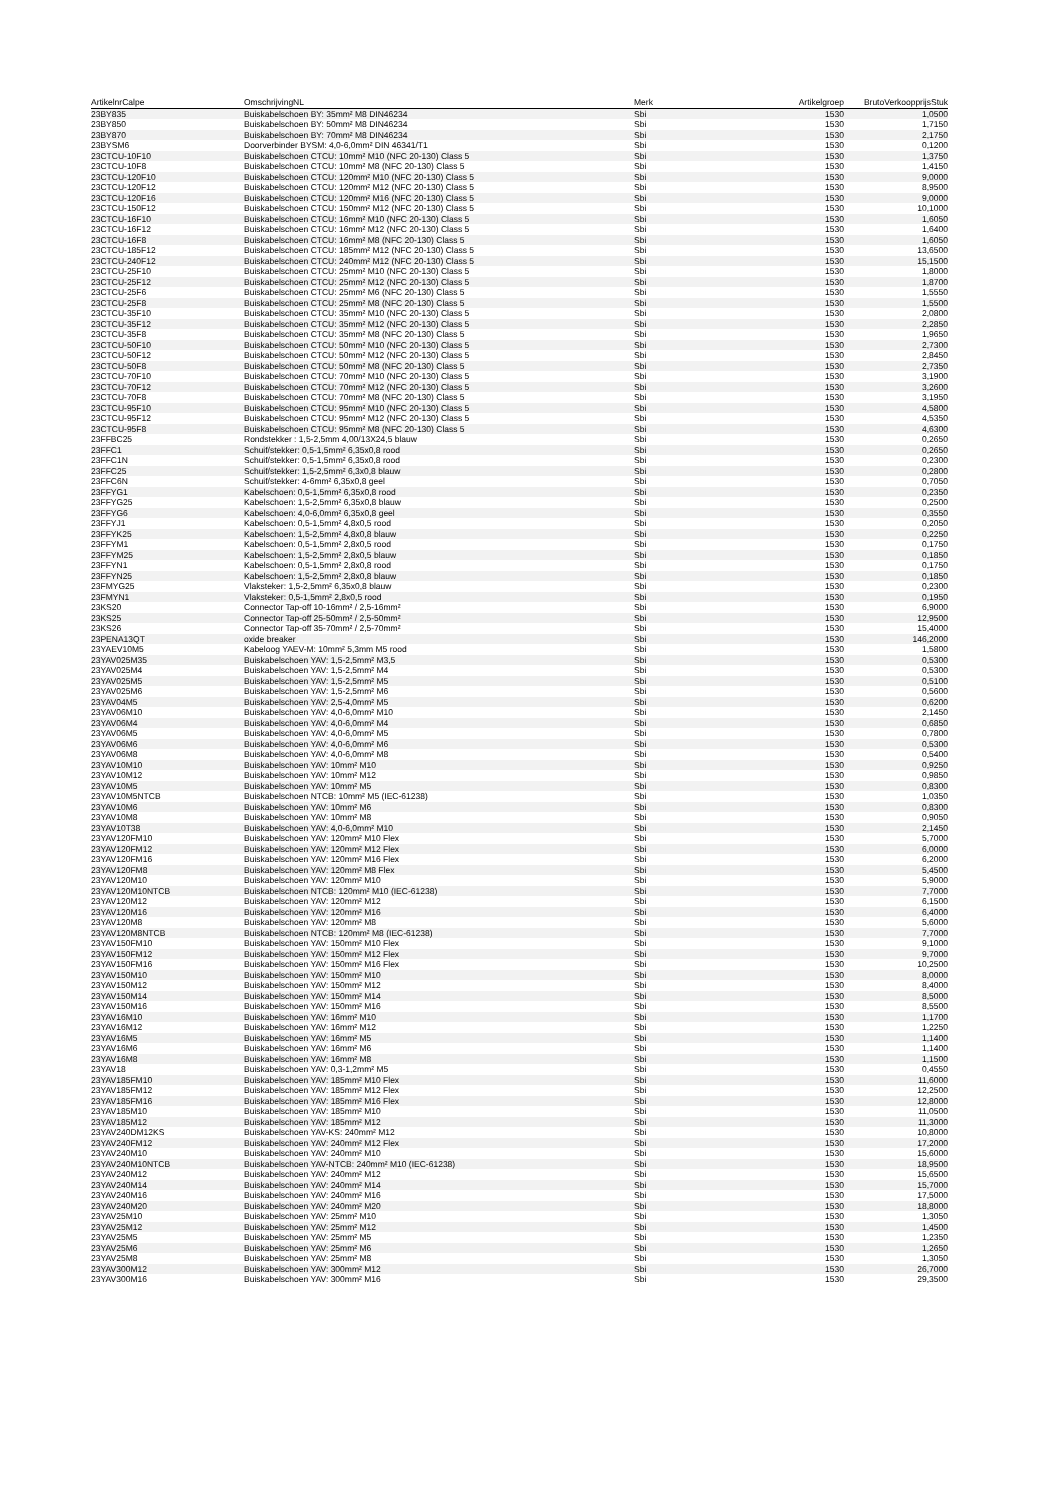| ArtikelnrCalpe | OmschrijvingNL | Merk | Artikelgroep | BrutoVerkoopprijsStuk |
| --- | --- | --- | --- | --- |
| 23BY835 | Buiskabelschoen BY: 35mm² M8 DIN46234 | Sbi | 1530 | 1,0500 |
| 23BY850 | Buiskabelschoen BY: 50mm² M8 DIN46234 | Sbi | 1530 | 1,7150 |
| 23BY870 | Buiskabelschoen BY: 70mm² M8 DIN46234 | Sbi | 1530 | 2,1750 |
| 23BYSM6 | Doorverbinder BYSM: 4,0-6,0mm² DIN 46341/T1 | Sbi | 1530 | 0,1200 |
| 23CTCU-10F10 | Buiskabelschoen CTCU: 10mm² M10 (NFC 20-130) Class 5 | Sbi | 1530 | 1,3750 |
| 23CTCU-10F8 | Buiskabelschoen CTCU: 10mm² M8 (NFC 20-130) Class 5 | Sbi | 1530 | 1,4150 |
| 23CTCU-120F10 | Buiskabelschoen CTCU: 120mm² M10 (NFC 20-130) Class 5 | Sbi | 1530 | 9,0000 |
| 23CTCU-120F12 | Buiskabelschoen CTCU: 120mm² M12 (NFC 20-130) Class 5 | Sbi | 1530 | 8,9500 |
| 23CTCU-120F16 | Buiskabelschoen CTCU: 120mm² M16 (NFC 20-130) Class 5 | Sbi | 1530 | 9,0000 |
| 23CTCU-150F12 | Buiskabelschoen CTCU: 150mm² M12 (NFC 20-130) Class 5 | Sbi | 1530 | 10,1000 |
| 23CTCU-16F10 | Buiskabelschoen CTCU: 16mm² M10 (NFC 20-130) Class 5 | Sbi | 1530 | 1,6050 |
| 23CTCU-16F12 | Buiskabelschoen CTCU: 16mm² M12 (NFC 20-130) Class 5 | Sbi | 1530 | 1,6400 |
| 23CTCU-16F8 | Buiskabelschoen CTCU: 16mm² M8 (NFC 20-130) Class 5 | Sbi | 1530 | 1,6050 |
| 23CTCU-185F12 | Buiskabelschoen CTCU: 185mm² M12 (NFC 20-130) Class 5 | Sbi | 1530 | 13,6500 |
| 23CTCU-240F12 | Buiskabelschoen CTCU: 240mm² M12 (NFC 20-130) Class 5 | Sbi | 1530 | 15,1500 |
| 23CTCU-25F10 | Buiskabelschoen CTCU: 25mm² M10 (NFC 20-130) Class 5 | Sbi | 1530 | 1,8000 |
| 23CTCU-25F12 | Buiskabelschoen CTCU: 25mm² M12 (NFC 20-130) Class 5 | Sbi | 1530 | 1,8700 |
| 23CTCU-25F6 | Buiskabelschoen CTCU: 25mm² M6 (NFC 20-130) Class 5 | Sbi | 1530 | 1,5550 |
| 23CTCU-25F8 | Buiskabelschoen CTCU: 25mm² M8 (NFC 20-130) Class 5 | Sbi | 1530 | 1,5500 |
| 23CTCU-35F10 | Buiskabelschoen CTCU: 35mm² M10 (NFC 20-130) Class 5 | Sbi | 1530 | 2,0800 |
| 23CTCU-35F12 | Buiskabelschoen CTCU: 35mm² M12 (NFC 20-130) Class 5 | Sbi | 1530 | 2,2850 |
| 23CTCU-35F8 | Buiskabelschoen CTCU: 35mm² M8 (NFC 20-130) Class 5 | Sbi | 1530 | 1,9650 |
| 23CTCU-50F10 | Buiskabelschoen CTCU: 50mm² M10 (NFC 20-130) Class 5 | Sbi | 1530 | 2,7300 |
| 23CTCU-50F12 | Buiskabelschoen CTCU: 50mm² M12 (NFC 20-130) Class 5 | Sbi | 1530 | 2,8450 |
| 23CTCU-50F8 | Buiskabelschoen CTCU: 50mm² M8 (NFC 20-130) Class 5 | Sbi | 1530 | 2,7350 |
| 23CTCU-70F10 | Buiskabelschoen CTCU: 70mm² M10 (NFC 20-130) Class 5 | Sbi | 1530 | 3,1900 |
| 23CTCU-70F12 | Buiskabelschoen CTCU: 70mm² M12 (NFC 20-130) Class 5 | Sbi | 1530 | 3,2600 |
| 23CTCU-70F8 | Buiskabelschoen CTCU: 70mm² M8 (NFC 20-130) Class 5 | Sbi | 1530 | 3,1950 |
| 23CTCU-95F10 | Buiskabelschoen CTCU: 95mm² M10 (NFC 20-130) Class 5 | Sbi | 1530 | 4,5800 |
| 23CTCU-95F12 | Buiskabelschoen CTCU: 95mm² M12 (NFC 20-130) Class 5 | Sbi | 1530 | 4,5350 |
| 23CTCU-95F8 | Buiskabelschoen CTCU: 95mm² M8 (NFC 20-130) Class 5 | Sbi | 1530 | 4,6300 |
| 23FFBC25 | Rondstekker : 1,5-2,5mm 4,00/13X24,5 blauw | Sbi | 1530 | 0,2650 |
| 23FFC1 | Schuif/stekker: 0,5-1,5mm² 6,35x0,8 rood | Sbi | 1530 | 0,2650 |
| 23FFC1N | Schuif/stekker: 0,5-1,5mm² 6,35x0,8 rood | Sbi | 1530 | 0,2300 |
| 23FFC25 | Schuif/stekker: 1,5-2,5mm² 6,3x0,8 blauw | Sbi | 1530 | 0,2800 |
| 23FFC6N | Schuif/stekker: 4-6mm² 6,35x0,8 geel | Sbi | 1530 | 0,7050 |
| 23FFYG1 | Kabelschoen: 0,5-1,5mm² 6,35x0,8 rood | Sbi | 1530 | 0,2350 |
| 23FFYG25 | Kabelschoen: 1,5-2,5mm² 6,35x0,8 blauw | Sbi | 1530 | 0,2500 |
| 23FFYG6 | Kabelschoen: 4,0-6,0mm² 6,35x0,8 geel | Sbi | 1530 | 0,3550 |
| 23FFYJ1 | Kabelschoen: 0,5-1,5mm² 4,8x0,5 rood | Sbi | 1530 | 0,2050 |
| 23FFYK25 | Kabelschoen: 1,5-2,5mm² 4,8x0,8 blauw | Sbi | 1530 | 0,2250 |
| 23FFYM1 | Kabelschoen: 0,5-1,5mm² 2,8x0,5 rood | Sbi | 1530 | 0,1750 |
| 23FFYM25 | Kabelschoen: 1,5-2,5mm² 2,8x0,5 blauw | Sbi | 1530 | 0,1850 |
| 23FFYN1 | Kabelschoen: 0,5-1,5mm² 2,8x0,8 rood | Sbi | 1530 | 0,1750 |
| 23FFYN25 | Kabelschoen: 1,5-2,5mm² 2,8x0,8 blauw | Sbi | 1530 | 0,1850 |
| 23FMYG25 | Vlaksteker: 1,5-2,5mm² 6,35x0,8 blauw | Sbi | 1530 | 0,2300 |
| 23FMYN1 | Vlaksteker: 0,5-1,5mm² 2,8x0,5 rood | Sbi | 1530 | 0,1950 |
| 23KS20 | Connector Tap-off 10-16mm² / 2,5-16mm² | Sbi | 1530 | 6,9000 |
| 23KS25 | Connector Tap-off 25-50mm² / 2,5-50mm² | Sbi | 1530 | 12,9500 |
| 23KS26 | Connector Tap-off 35-70mm² / 2,5-70mm² | Sbi | 1530 | 15,4000 |
| 23PENA13QT | oxide breaker | Sbi | 1530 | 146,2000 |
| 23YAEV10M5 | Kabeloog YAEV-M: 10mm² 5,3mm M5 rood | Sbi | 1530 | 1,5800 |
| 23YAV025M35 | Buiskabelschoen YAV: 1,5-2,5mm² M3,5 | Sbi | 1530 | 0,5300 |
| 23YAV025M4 | Buiskabelschoen YAV: 1,5-2,5mm² M4 | Sbi | 1530 | 0,5300 |
| 23YAV025M5 | Buiskabelschoen YAV: 1,5-2,5mm² M5 | Sbi | 1530 | 0,5100 |
| 23YAV025M6 | Buiskabelschoen YAV: 1,5-2,5mm² M6 | Sbi | 1530 | 0,5600 |
| 23YAV04M5 | Buiskabelschoen YAV: 2,5-4,0mm² M5 | Sbi | 1530 | 0,6200 |
| 23YAV06M10 | Buiskabelschoen YAV: 4,0-6,0mm² M10 | Sbi | 1530 | 2,1450 |
| 23YAV06M4 | Buiskabelschoen YAV: 4,0-6,0mm² M4 | Sbi | 1530 | 0,6850 |
| 23YAV06M5 | Buiskabelschoen YAV: 4,0-6,0mm² M5 | Sbi | 1530 | 0,7800 |
| 23YAV06M6 | Buiskabelschoen YAV: 4,0-6,0mm² M6 | Sbi | 1530 | 0,5300 |
| 23YAV06M8 | Buiskabelschoen YAV: 4,0-6,0mm² M8 | Sbi | 1530 | 0,5400 |
| 23YAV10M10 | Buiskabelschoen YAV: 10mm² M10 | Sbi | 1530 | 0,9250 |
| 23YAV10M12 | Buiskabelschoen YAV: 10mm² M12 | Sbi | 1530 | 0,9850 |
| 23YAV10M5 | Buiskabelschoen YAV: 10mm² M5 | Sbi | 1530 | 0,8300 |
| 23YAV10M5NTCB | Buiskabelschoen NTCB: 10mm² M5 (IEC-61238) | Sbi | 1530 | 1,0350 |
| 23YAV10M6 | Buiskabelschoen YAV: 10mm² M6 | Sbi | 1530 | 0,8300 |
| 23YAV10M8 | Buiskabelschoen YAV: 10mm² M8 | Sbi | 1530 | 0,9050 |
| 23YAV10T38 | Buiskabelschoen YAV: 4,0-6,0mm² M10 | Sbi | 1530 | 2,1450 |
| 23YAV120FM10 | Buiskabelschoen YAV: 120mm² M10 Flex | Sbi | 1530 | 5,7000 |
| 23YAV120FM12 | Buiskabelschoen YAV: 120mm² M12 Flex | Sbi | 1530 | 6,0000 |
| 23YAV120FM16 | Buiskabelschoen YAV: 120mm² M16 Flex | Sbi | 1530 | 6,2000 |
| 23YAV120FM8 | Buiskabelschoen YAV: 120mm² M8 Flex | Sbi | 1530 | 5,4500 |
| 23YAV120M10 | Buiskabelschoen YAV: 120mm² M10 | Sbi | 1530 | 5,9000 |
| 23YAV120M10NTCB | Buiskabelschoen NTCB: 120mm² M10 (IEC-61238) | Sbi | 1530 | 7,7000 |
| 23YAV120M12 | Buiskabelschoen YAV: 120mm² M12 | Sbi | 1530 | 6,1500 |
| 23YAV120M16 | Buiskabelschoen YAV: 120mm² M16 | Sbi | 1530 | 6,4000 |
| 23YAV120M8 | Buiskabelschoen YAV: 120mm² M8 | Sbi | 1530 | 5,6000 |
| 23YAV120M8NTCB | Buiskabelschoen NTCB: 120mm² M8 (IEC-61238) | Sbi | 1530 | 7,7000 |
| 23YAV150FM10 | Buiskabelschoen YAV: 150mm² M10 Flex | Sbi | 1530 | 9,1000 |
| 23YAV150FM12 | Buiskabelschoen YAV: 150mm² M12 Flex | Sbi | 1530 | 9,7000 |
| 23YAV150FM16 | Buiskabelschoen YAV: 150mm² M16 Flex | Sbi | 1530 | 10,2500 |
| 23YAV150M10 | Buiskabelschoen YAV: 150mm² M10 | Sbi | 1530 | 8,0000 |
| 23YAV150M12 | Buiskabelschoen YAV: 150mm² M12 | Sbi | 1530 | 8,4000 |
| 23YAV150M14 | Buiskabelschoen YAV: 150mm² M14 | Sbi | 1530 | 8,5000 |
| 23YAV150M16 | Buiskabelschoen YAV: 150mm² M16 | Sbi | 1530 | 8,5500 |
| 23YAV16M10 | Buiskabelschoen YAV: 16mm² M10 | Sbi | 1530 | 1,1700 |
| 23YAV16M12 | Buiskabelschoen YAV: 16mm² M12 | Sbi | 1530 | 1,2250 |
| 23YAV16M5 | Buiskabelschoen YAV: 16mm² M5 | Sbi | 1530 | 1,1400 |
| 23YAV16M6 | Buiskabelschoen YAV: 16mm² M6 | Sbi | 1530 | 1,1400 |
| 23YAV16M8 | Buiskabelschoen YAV: 16mm² M8 | Sbi | 1530 | 1,1500 |
| 23YAV18 | Buiskabelschoen YAV: 0,3-1,2mm² M5 | Sbi | 1530 | 0,4550 |
| 23YAV185FM10 | Buiskabelschoen YAV: 185mm² M10 Flex | Sbi | 1530 | 11,6000 |
| 23YAV185FM12 | Buiskabelschoen YAV: 185mm² M12 Flex | Sbi | 1530 | 12,2500 |
| 23YAV185FM16 | Buiskabelschoen YAV: 185mm² M16 Flex | Sbi | 1530 | 12,8000 |
| 23YAV185M10 | Buiskabelschoen YAV: 185mm² M10 | Sbi | 1530 | 11,0500 |
| 23YAV185M12 | Buiskabelschoen YAV: 185mm² M12 | Sbi | 1530 | 11,3000 |
| 23YAV240DM12KS | Buiskabelschoen YAV-KS: 240mm² M12 | Sbi | 1530 | 10,8000 |
| 23YAV240FM12 | Buiskabelschoen YAV: 240mm² M12 Flex | Sbi | 1530 | 17,2000 |
| 23YAV240M10 | Buiskabelschoen YAV: 240mm² M10 | Sbi | 1530 | 15,6000 |
| 23YAV240M10NTCB | Buiskabelschoen YAV-NTCB: 240mm² M10 (IEC-61238) | Sbi | 1530 | 18,9500 |
| 23YAV240M12 | Buiskabelschoen YAV: 240mm² M12 | Sbi | 1530 | 15,6500 |
| 23YAV240M14 | Buiskabelschoen YAV: 240mm² M14 | Sbi | 1530 | 15,7000 |
| 23YAV240M16 | Buiskabelschoen YAV: 240mm² M16 | Sbi | 1530 | 17,5000 |
| 23YAV240M20 | Buiskabelschoen YAV: 240mm² M20 | Sbi | 1530 | 18,8000 |
| 23YAV25M10 | Buiskabelschoen YAV: 25mm² M10 | Sbi | 1530 | 1,3050 |
| 23YAV25M12 | Buiskabelschoen YAV: 25mm² M12 | Sbi | 1530 | 1,4500 |
| 23YAV25M5 | Buiskabelschoen YAV: 25mm² M5 | Sbi | 1530 | 1,2350 |
| 23YAV25M6 | Buiskabelschoen YAV: 25mm² M6 | Sbi | 1530 | 1,2650 |
| 23YAV25M8 | Buiskabelschoen YAV: 25mm² M8 | Sbi | 1530 | 1,3050 |
| 23YAV300M12 | Buiskabelschoen YAV: 300mm² M12 | Sbi | 1530 | 26,7000 |
| 23YAV300M16 | Buiskabelschoen YAV: 300mm² M16 | Sbi | 1530 | 29,3500 |